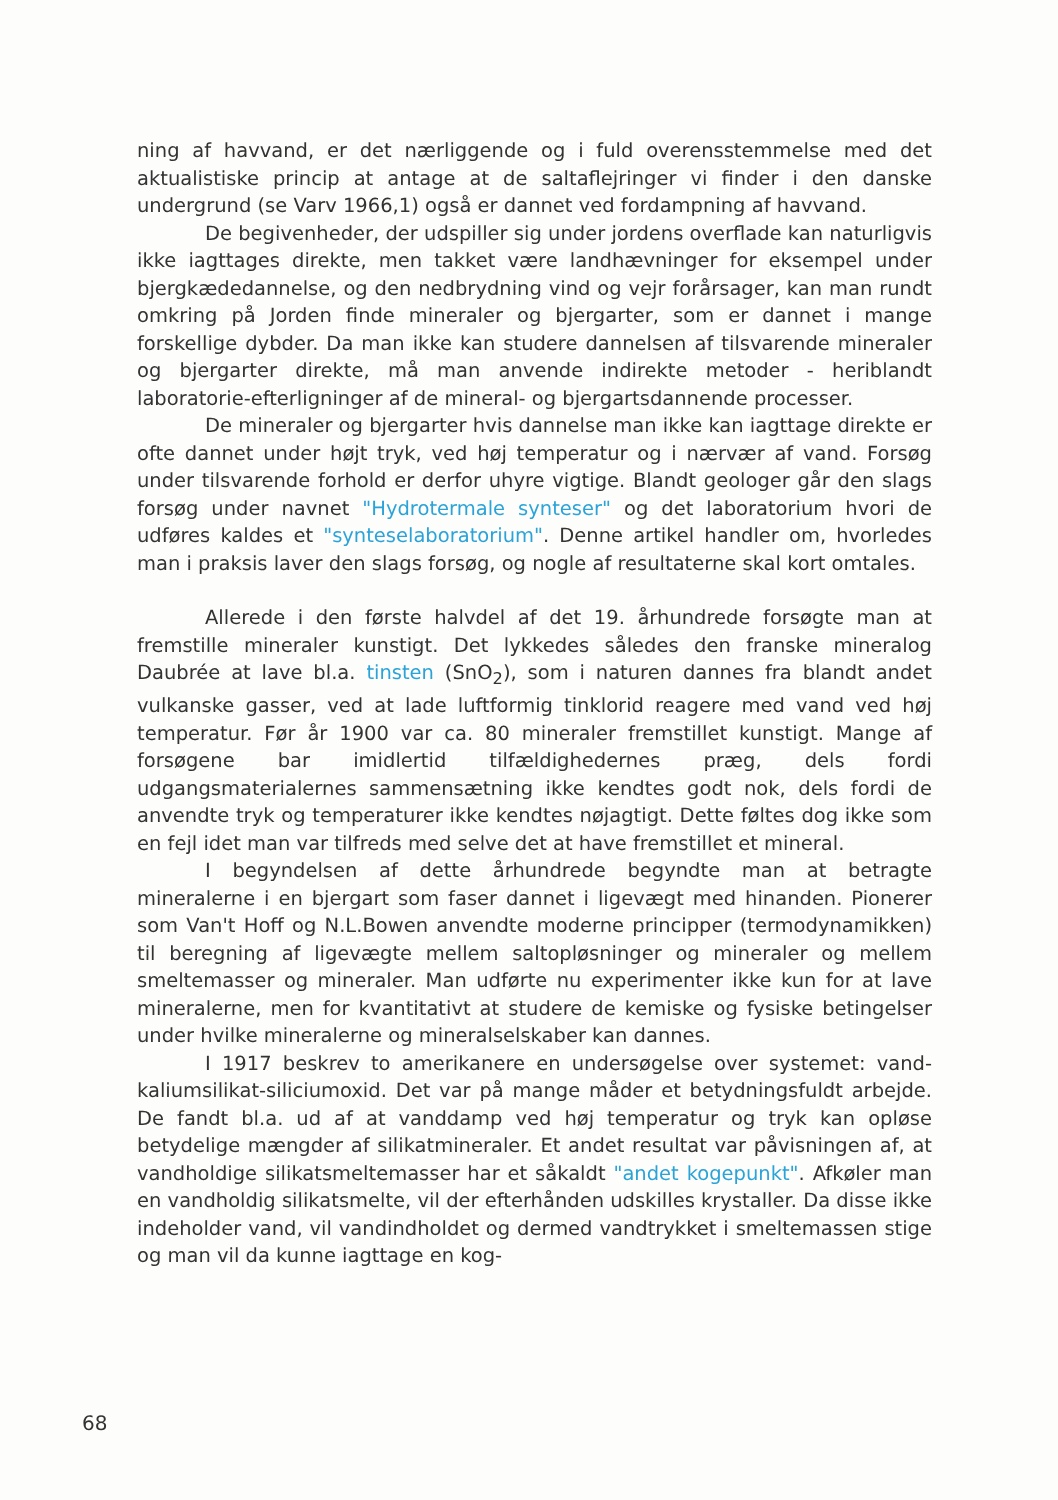ning af havvand, er det nærliggende og i fuld overensstemmelse med det aktualistiske princip at antage at de saltaflejringer vi finder i den danske undergrund (se Varv 1966,1) også er dannet ved fordampning af havvand.
De begivenheder, der udspiller sig under jordens overflade kan naturligvis ikke iagttages direkte, men takket være landhævninger for eksempel under bjergkædedannelse, og den nedbrydning vind og vejr forårsager, kan man rundt omkring på Jorden finde mineraler og bjergarter, som er dannet i mange forskellige dybder. Da man ikke kan studere dannelsen af tilsvarende mineraler og bjergarter direkte, må man anvende indirekte metoder - heriblandt laboratorie-efterligninger af de mineral- og bjergartsdannende processer.
De mineraler og bjergarter hvis dannelse man ikke kan iagttage direkte er ofte dannet under højt tryk, ved høj temperatur og i nærvær af vand. Forsøg under tilsvarende forhold er derfor uhyre vigtige. Blandt geologer går den slags forsøg under navnet "Hydrotermale synteser" og det laboratorium hvori de udføres kaldes et "synteselaboratorium". Denne artikel handler om, hvorledes man i praksis laver den slags forsøg, og nogle af resultaterne skal kort omtales.
Allerede i den første halvdel af det 19. århundrede forsøgte man at fremstille mineraler kunstigt. Det lykkedes således den franske mineralog Daubrée at lave bl.a. tinsten (SnO<sub>2</sub>), som i naturen dannes fra blandt andet vulkanske gasser, ved at lade luftformig tinklorid reagere med vand ved høj temperatur. Før år 1900 var ca. 80 mineraler fremstillet kunstigt. Mange af forsøgene bar imidlertid tilfældighedernes præg, dels fordi udgangsmaterialernes sammensætning ikke kendtes godt nok, dels fordi de anvendte tryk og temperaturer ikke kendtes nøjagtigt. Dette føltes dog ikke som en fejl idet man var tilfreds med selve det at have fremstillet et mineral.
I begyndelsen af dette århundrede begyndte man at betragte mineralerne i en bjergart som faser dannet i ligevægt med hinanden. Pionerer som Van't Hoff og N.L.Bowen anvendte moderne principper (termodynamikken) til beregning af ligevægte mellem saltopløsninger og mineraler og mellem smeltemasser og mineraler. Man udførte nu experimenter ikke kun for at lave mineralerne, men for kvantitativt at studere de kemiske og fysiske betingelser under hvilke mineralerne og mineralselskaber kan dannes.
I 1917 beskrev to amerikanere en undersøgelse over systemet: vand-kaliumsilikat-siliciumoxid. Det var på mange måder et betydningsfuldt arbejde. De fandt bl.a. ud af at vanddamp ved høj temperatur og tryk kan opløse betydelige mængder af silikatmineraler. Et andet resultat var påvisningen af, at vandholdige silikatsmeltemasser har et såkaldt "andet kogepunkt". Afkøler man en vandholdig silikatsmelte, vil der efterhånden udskilles krystaller. Da disse ikke indeholder vand, vil vandindholdet og dermed vandtrykket i smeltemassen stige og man vil da kunne iagttage en kog-
68